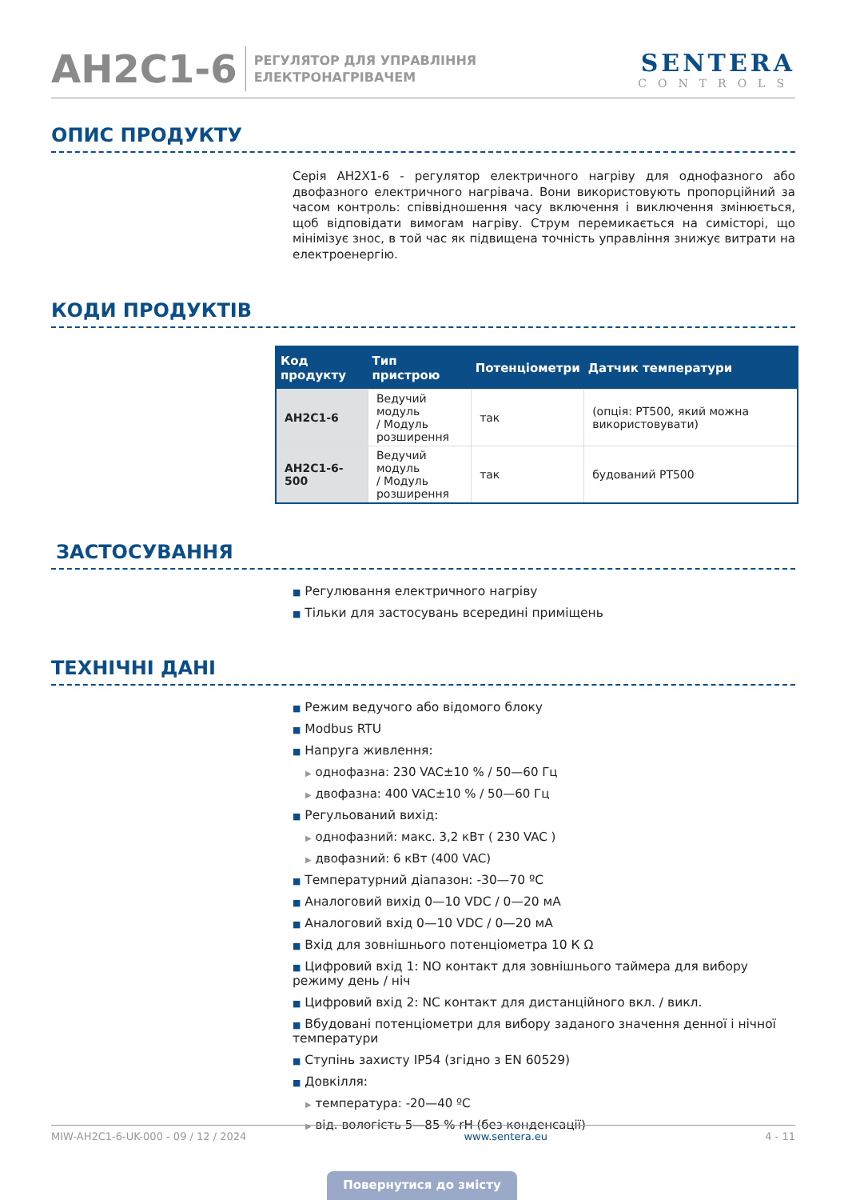AH2C1-6
РЕГУЛЯТОР ДЛЯ УПРАВЛІННЯ
ЕЛЕКТРОНАГРІВАЧЕМ
SENTERA
CONTROLS
ОПИС ПРОДУКТУ
Серія AH2X1-6 - регулятор електричного нагріву для однофазного або двофазного електричного нагрівача. Вони використовують пропорційний за часом контроль: співвідношення часу включення і виключення змінюється, щоб відповідати вимогам нагріву. Струм перемикається на симісторі, що мінімізує знос, в той час як підвищена точність управління знижує витрати на електроенергію.
КОДИ ПРОДУКТІВ
| Код продукту | Тип пристрою | Потенціометри | Датчик температури |
| --- | --- | --- | --- |
| AH2C1-6 | Ведучий модуль / Модуль розширення | так | (опція: PT500, який можна використовувати) |
| AH2C1-6-500 | Ведучий модуль / Модуль розширення | так | будований PT500 |
ЗАСТОСУВАННЯ
■ Регулювання електричного нагріву
■ Тільки для застосувань всередині приміщень
ТЕХНІЧНІ ДАНІ
■ Режим ведучого або відомого блоку
■ Modbus RTU
■ Напруга живлення:
▶ однофазна: 230 VAC±10 % / 50—60 Гц
▶ двофазна: 400 VAC±10 % / 50—60 Гц
■ Регульований вихід:
▶ однофазний: макс. 3,2 кВт ( 230 VAC )
▶ двофазний: 6 кВт (400 VAC)
■ Температурний діапазон: -30—70 ºC
■ Аналоговий вихід 0—10 VDC / 0—20 мА
■ Аналоговий вхід 0—10 VDC / 0—20 мА
■ Вхід для зовнішнього потенціометра 10 К Ω
■ Цифровий вхід 1: NO контакт для зовнішнього таймера для вибору режиму день / ніч
■ Цифровий вхід 2: NC контакт для дистанційного вкл. / викл.
■ Вбудовані потенціометри для вибору заданого значення денної і нічної температури
■ Ступінь захисту IP54 (згідно з EN 60529)
■ Довкілля:
▶ температура: -20—40 ºC
▶ від. вологість 5—85 % rH (без конденсації)
MIW-AH2C1-6-UK-000 - 09 / 12 / 2024 www.sentera.eu 4 - 11
Повернутися до змісту